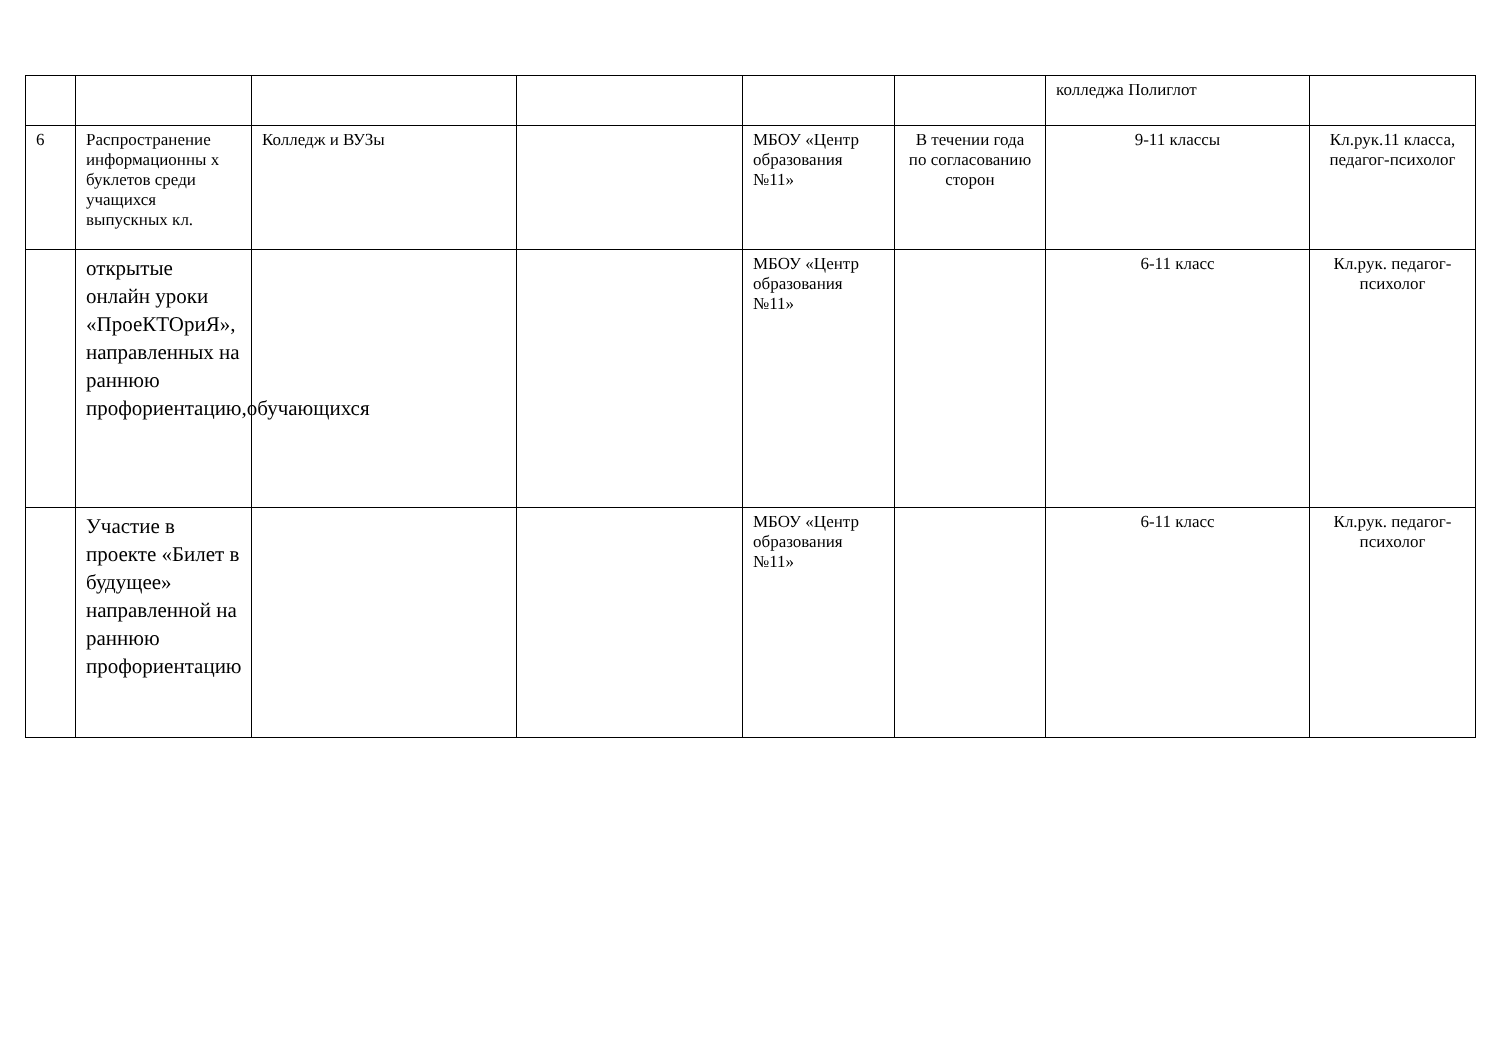| | | | | | | колледжа Полиглот | |
| 6 | Распространение информационны х буклетов среди учащихся выпускных кл. | Колледж и ВУЗы | | МБОУ «Центр образования №11» | В течении года по согласованию сторон | 9-11 классы | Кл.рук.11 класса, педагог-психолог |
| | открытые онлайн уроки «ПроеКТОриЯ», направленных на раннюю профориентацию,обучающихся | | | МБОУ «Центр образования №11» | | 6-11 класс | Кл.рук. педагог-психолог |
| | Участие в проекте «Билет в будущее» направленной на раннюю профориентацию | | | МБОУ «Центр образования №11» | | 6-11 класс | Кл.рук. педагог-психолог |